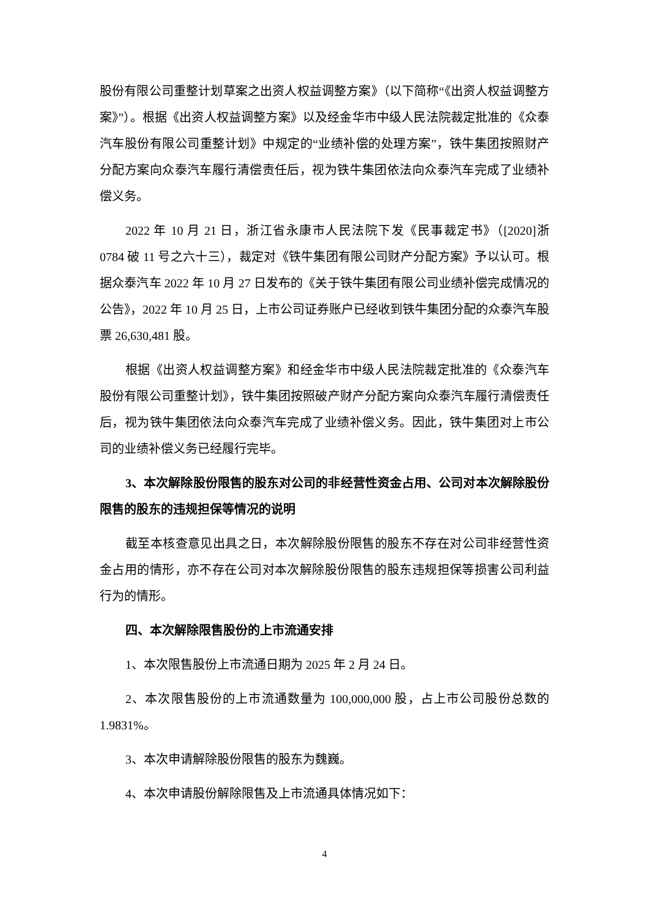股份有限公司重整计划草案之出资人权益调整方案》（以下简称“《出资人权益调整方案》”）。根据《出资人权益调整方案》以及经金华市中级人民法院裁定批准的《众泰汽车股份有限公司重整计划》中规定的“业绩补偿的处理方案”，铁牛集团按照财产分配方案向众泰汽车履行清偿责任后，视为铁牛集团依法向众泰汽车完成了业绩补偿义务。
2022 年 10 月 21 日，浙江省永康市人民法院下发《民事裁定书》（[2020]浙 0784 破 11 号之六十三），裁定对《铁牛集团有限公司财产分配方案》予以认可。根据众泰汽车 2022 年 10 月 27 日发布的《关于铁牛集团有限公司业绩补偿完成情况的公告》，2022 年 10 月 25 日，上市公司证券账户已经收到铁牛集团分配的众泰汽车股票 26,630,481 股。
根据《出资人权益调整方案》和经金华市中级人民法院裁定批准的《众泰汽车股份有限公司重整计划》，铁牛集团按照破产财产分配方案向众泰汽车履行清偿责任后，视为铁牛集团依法向众泰汽车完成了业绩补偿义务。因此，铁牛集团对上市公司的业绩补偿义务已经履行完毕。
3、本次解除股份限售的股东对公司的非经营性资金占用、公司对本次解除股份限售的股东的违规担保等情况的说明
截至本核查意见出具之日，本次解除股份限售的股东不存在对公司非经营性资金占用的情形，亦不存在公司对本次解除股份限售的股东违规担保等损害公司利益行为的情形。
四、本次解除限售股份的上市流通安排
1、本次限售股份上市流通日期为 2025 年 2 月 24 日。
2、本次限售股份的上市流通数量为 100,000,000 股，占上市公司股份总数的 1.9831%。
3、本次申请解除股份限售的股东为魏巍。
4、本次申请股份解除限售及上市流通具体情况如下：
4